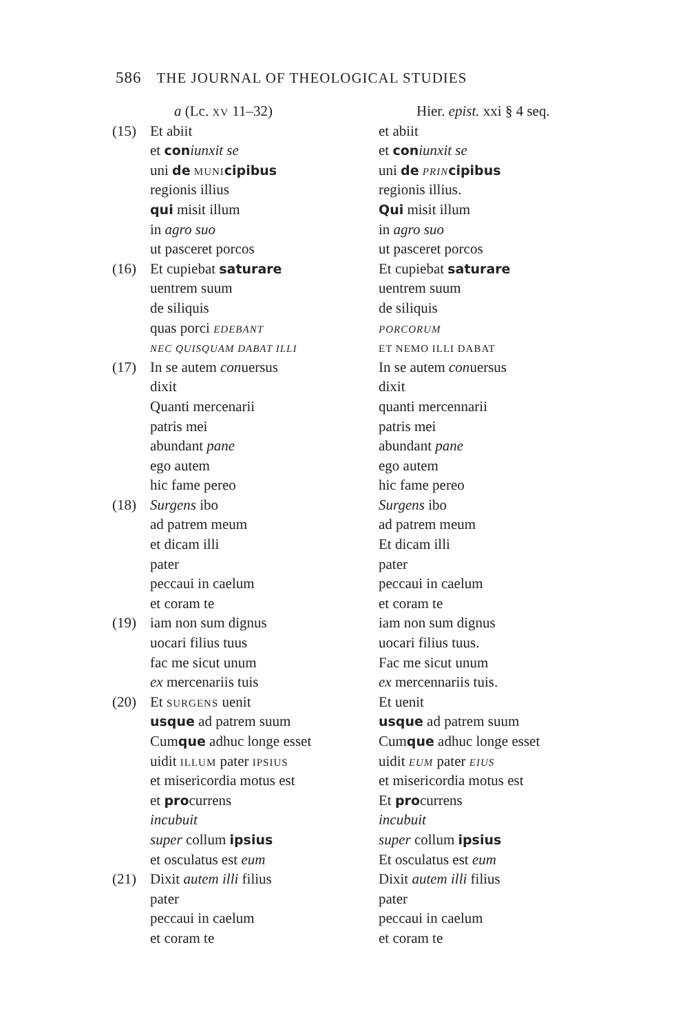586 THE JOURNAL OF THEOLOGICAL STUDIES
| | a (Lc. XV 11–32) | Hier. epist. xxi § 4 seq. |
| (15) | Et abiit | et abiit |
| | et con iunxit se | et con iunxit se |
| | uni de MUNI cipibus | uni de PRIN cipibus |
| | regionis illius | regionis illius. |
| | qui misit illum | Qui misit illum |
| | in agro suo | in agro suo |
| | ut pasceret porcos | ut pasceret porcos |
| (16) | Et cupiebat saturare | Et cupiebat saturare |
| | uentrem suum | uentrem suum |
| | de siliquis | de siliquis |
| | quas porci EDEBANT | PORCORUM |
| | NEC QUISQUAM DABAT ILLI | ET NEMO ILLI DABAT |
| (17) | In se autem con uersus | In se autem con uersus |
| | dixit | dixit |
| | Quanti mercenarii | quanti mercennarii |
| | patris mei | patris mei |
| | abundant pane | abundant pane |
| | ego autem | ego autem |
| | hic fame pereo | hic fame pereo |
| (18) | Surgens ibo | Surgens ibo |
| | ad patrem meum | ad patrem meum |
| | et dicam illi | Et dicam illi |
| | pater | pater |
| | peccaui in caelum | peccaui in caelum |
| | et coram te | et coram te |
| (19) | iam non sum dignus | iam non sum dignus |
| | uocari filius tuus | uocari filius tuus. |
| | fac me sicut unum | Fac me sicut unum |
| | ex mercenariis tuis | ex mercennariis tuis. |
| (20) | Et SURGENS uenit | Et uenit |
| | usque ad patrem suum | usque ad patrem suum |
| | Cum que adhuc longe esset | Cum que adhuc longe esset |
| | uidit ILLUM pater IPSIUS | uidit EUM pater EIUS |
| | et misericordia motus est | et misericordia motus est |
| | et pro currens | Et pro currens |
| | incubuit | incubuit |
| | super collum ipsius | super collum ipsius |
| | et osculatus est eum | Et osculatus est eum |
| (21) | Dixit autem illi filius | Dixit autem illi filius |
| | pater | pater |
| | peccaui in caelum | peccaui in caelum |
| | et coram te | et coram te |